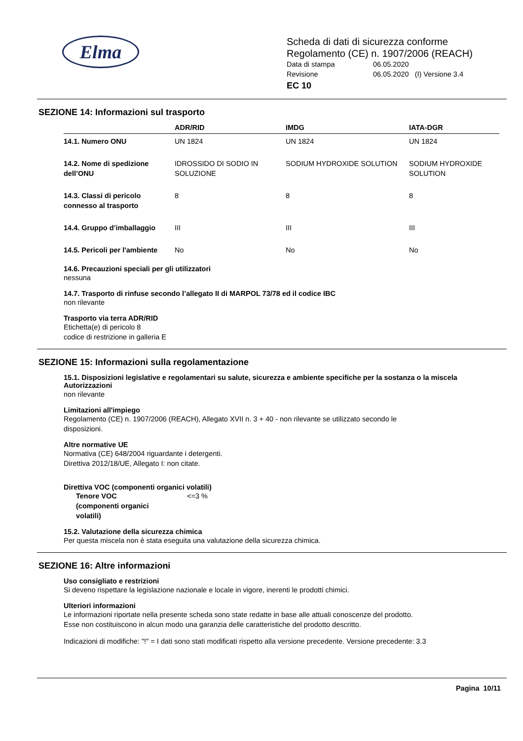Elma
Scheda di dati di sicurezza conforme
Regolamento (CE) n. 1907/2006 (REACH)
Data di stampa 06.05.2020
Revisione 06.05.2020 (I) Versione 3.4
EC 10
SEZIONE 14: Informazioni sul trasporto
| | ADR/RID | IMDG | IATA-DGR |
| --- | --- | --- | --- |
| 14.1. Numero ONU | UN 1824 | UN 1824 | UN 1824 |
| 14.2. Nome di spedizione dell’ONU | IDROSSIDO DI SODIO IN SOLUZIONE | SODIUM HYDROXIDE SOLUTION | SODIUM HYDROXIDE SOLUTION |
| 14.3. Classi di pericolo connesso al trasporto | 8 | 8 | 8 |
| 14.4. Gruppo d’imballaggio | III | III | III |
| 14.5. Pericoli per l'ambiente | No | No | No |
14.6. Precauzioni speciali per gli utilizzatori
nessuna
14.7. Trasporto di rinfuse secondo l’allegato II di MARPOL 73/78 ed il codice IBC
non rilevante
Trasporto via terra ADR/RID
Etichetta(e) di pericolo 8
codice di restrizione in galleria E
SEZIONE 15: Informazioni sulla regolamentazione
15.1. Disposizioni legislative e regolamentari su salute, sicurezza e ambiente specifiche per la sostanza o la miscela
Autorizzazioni
non rilevante
Limitazioni all'impiego
Regolamento (CE) n. 1907/2006 (REACH), Allegato XVII n. 3 + 40 - non rilevante se utilizzato secondo le
disposizioni.
Altre normative UE
Normativa (CE) 648/2004 riguardante i detergenti.
Direttiva 2012/18/UE, Allegato I: non citate.
Direttiva VOC (componenti organici volatili)
Tenore VOC
(componenti organici
volatili) <=3 %
15.2. Valutazione della sicurezza chimica
Per questa miscela non è stata eseguita una valutazione della sicurezza chimica.
SEZIONE 16: Altre informazioni
Uso consigliato e restrizioni
Si deveno rispettare la legislazione nazionale e locale in vigore, inerenti le prodotti chimici.
Ulteriori informazioni
Le informazioni riportate nella presente scheda sono state redatte in base alle attuali conoscenze del prodotto.
Esse non costituiscono in alcun modo una garanzia delle caratteristiche del prodotto descritto.
Indicazioni di modifiche: "!" = I dati sono stati modificati rispetto alla versione precedente. Versione precedente: 3.3
Pagina 10/11